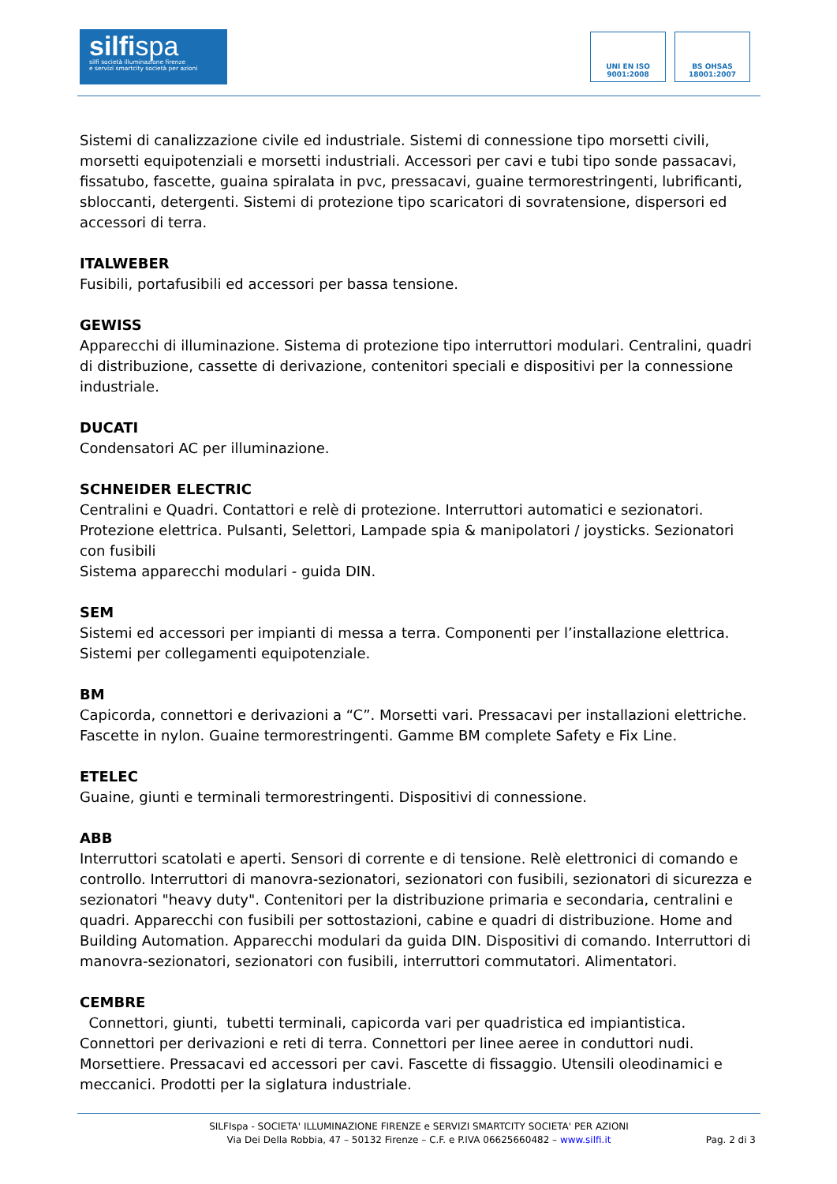silfispa
silfi società illuminazione firenze
e servizi smartcity società per azioni
UNI EN ISO 9001:2008
BS OHSAS 18001:2007
Sistemi di canalizzazione civile ed industriale. Sistemi di connessione tipo morsetti civili, morsetti equipotenziali e morsetti industriali. Accessori per cavi e tubi tipo sonde passacavi, fissatubo, fascette, guaina spiralata in pvc, pressacavi, guaine termorestringenti, lubrificanti, sbloccanti, detergenti. Sistemi di protezione tipo scaricatori di sovratensione, dispersori ed accessori di terra.
ITALWEBER
Fusibili, portafusibili ed accessori per bassa tensione.
GEWISS
Apparecchi di illuminazione. Sistema di protezione tipo interruttori modulari. Centralini, quadri di distribuzione, cassette di derivazione, contenitori speciali e dispositivi per la connessione industriale.
DUCATI
Condensatori AC per illuminazione.
SCHNEIDER ELECTRIC
Centralini e Quadri. Contattori e relè di protezione. Interruttori automatici e sezionatori. Protezione elettrica. Pulsanti, Selettori, Lampade spia & manipolatori / joysticks. Sezionatori con fusibili
Sistema apparecchi modulari - guida DIN.
SEM
Sistemi ed accessori per impianti di messa a terra. Componenti per l’installazione elettrica. Sistemi per collegamenti equipotenziale.
BM
Capicorda, connettori e derivazioni a “C”. Morsetti vari. Pressacavi per installazioni elettriche. Fascette in nylon. Guaine termorestringenti. Gamme BM complete Safety e Fix Line.
ETELEC
Guaine, giunti e terminali termorestringenti. Dispositivi di connessione.
ABB
Interruttori scatolati e aperti. Sensori di corrente e di tensione. Relè elettronici di comando e controllo. Interruttori di manovra-sezionatori, sezionatori con fusibili, sezionatori di sicurezza e sezionatori "heavy duty". Contenitori per la distribuzione primaria e secondaria, centralini e quadri. Apparecchi con fusibili per sottostazioni, cabine e quadri di distribuzione. Home and Building Automation. Apparecchi modulari da guida DIN. Dispositivi di comando. Interruttori di manovra-sezionatori, sezionatori con fusibili, interruttori commutatori. Alimentatori.
CEMBRE
Connettori, giunti, tubetti terminali, capicorda vari per quadristica ed impiantistica. Connettori per derivazioni e reti di terra. Connettori per linee aeree in conduttori nudi. Morsettiere. Pressacavi ed accessori per cavi. Fascette di fissaggio. Utensili oleodinamici e meccanici. Prodotti per la siglatura industriale.
SILFIspa - SOCIETA' ILLUMINAZIONE FIRENZE e SERVIZI SMARTCITY SOCIETA' PER AZIONI
Via Dei Della Robbia, 47 – 50132 Firenze – C.F. e P.IVA 06625660482 – www.silfi.it
Pag. 2 di 3